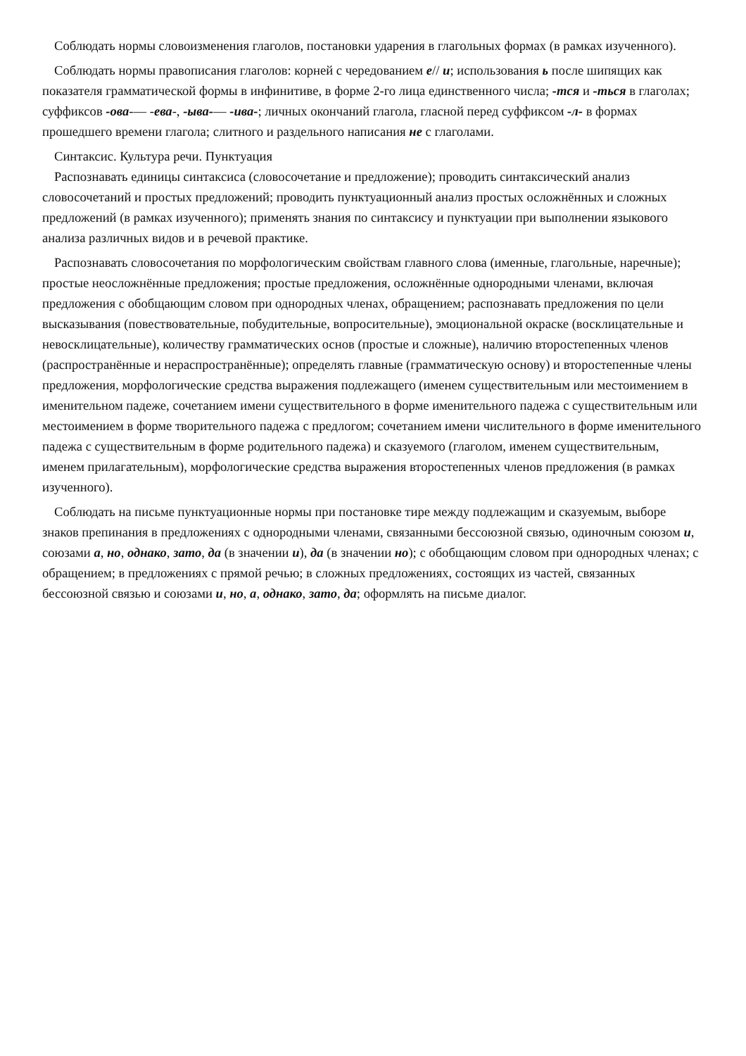Соблюдать нормы словоизменения глаголов, постановки ударения в глагольных формах (в рамках изученного).
Соблюдать нормы правописания глаголов: корней с чередованием е// и; использования ь после шипящих как показателя грамматической формы в инфинитиве, в форме 2-го лица единственного числа; -тся и -ться в глаголах; суффиксов -ова-— -ева-, -ыва-— -ива-; личных окончаний глагола, гласной перед суффиксом -л- в формах прошедшего времени глагола; слитного и раздельного написания не с глаголами.
Синтаксис. Культура речи. Пунктуация
Распознавать единицы синтаксиса (словосочетание и предложение); проводить синтаксический анализ словосочетаний и простых предложений; проводить пунктуационный анализ простых осложнённых и сложных предложений (в рамках изученного); применять знания по синтаксису и пунктуации при выполнении языкового анализа различных видов и в речевой практике.
Распознавать словосочетания по морфологическим свойствам главного слова (именные, глагольные, наречные); простые неосложнённые предложения; простые предложения, осложнённые однородными членами, включая предложения с обобщающим словом при однородных членах, обращением; распознавать предложения по цели высказывания (повествовательные, побудительные, вопросительные), эмоциональной окраске (восклицательные и невосклицательные), количеству грамматических основ (простые и сложные), наличию второстепенных членов (распространённые и нераспространённые); определять главные (грамматическую основу) и второстепенные члены предложения, морфологические средства выражения подлежащего (именем существительным или местоимением в именительном падеже, сочетанием имени существительного в форме именительного падежа с существительным или местоимением в форме творительного падежа с предлогом; сочетанием имени числительного в форме именительного падежа с существительным в форме родительного падежа) и сказуемого (глаголом, именем существительным, именем прилагательным), морфологические средства выражения второстепенных членов предложения (в рамках изученного).
Соблюдать на письме пунктуационные нормы при постановке тире между подлежащим и сказуемым, выборе знаков препинания в предложениях с однородными членами, связанными бессоюзной связью, одиночным союзом и, союзами а, но, однако, зато, да (в значении и), да (в значении но); с обобщающим словом при однородных членах; с обращением; в предложениях с прямой речью; в сложных предложениях, состоящих из частей, связанных бессоюзной связью и союзами и, но, а, однако, зато, да; оформлять на письме диалог.